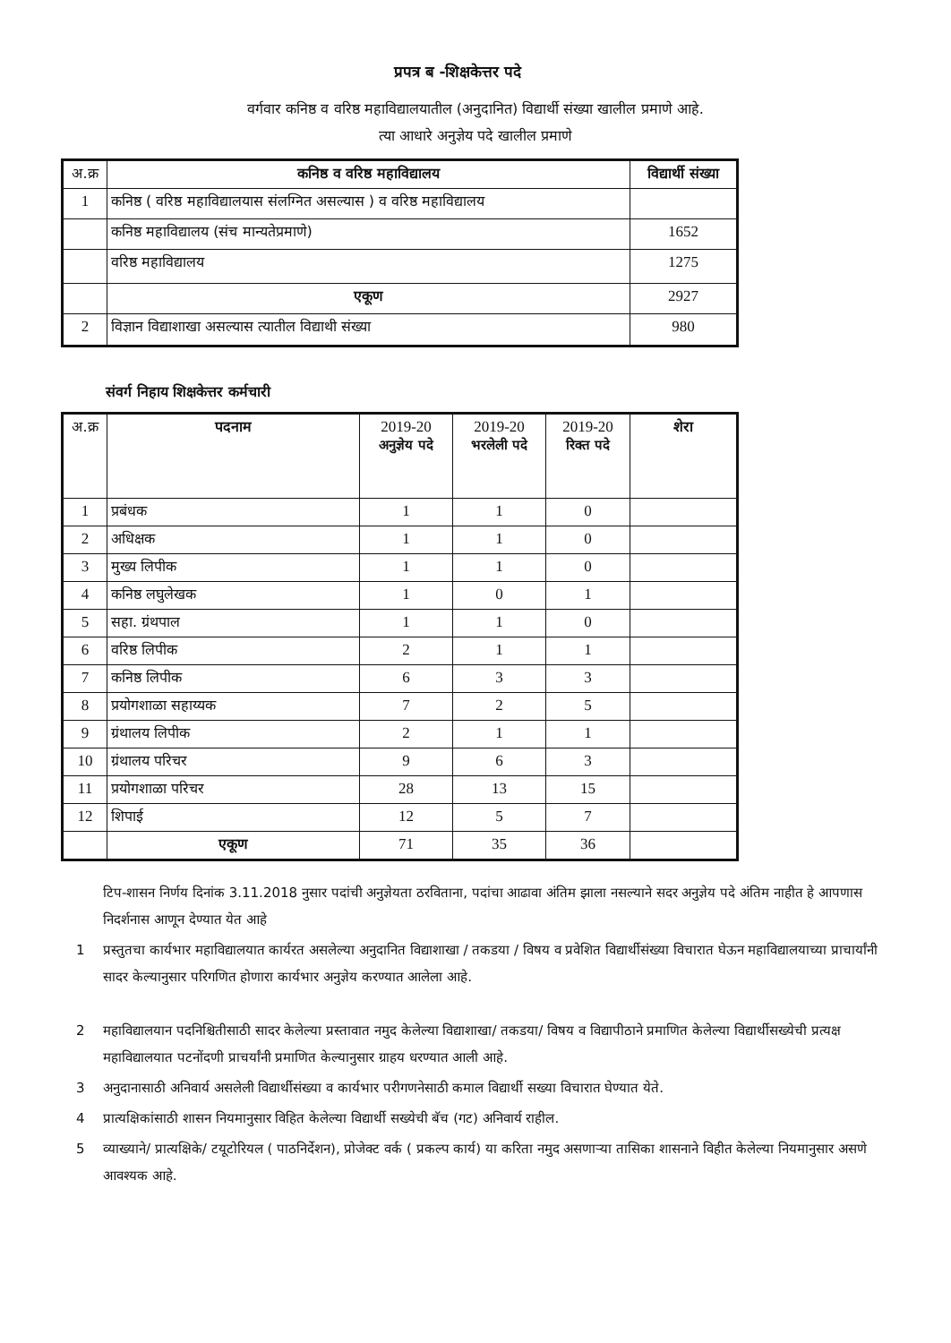प्रपत्र ब -शिक्षकेत्तर पदे
वर्गवार कनिष्ठ व वरिष्ठ महाविद्यालयातील (अनुदानित) विद्यार्थी संख्या खालील प्रमाणे आहे.
त्या आधारे अनुज्ञेय पदे खालील प्रमाणे
| अ.क्र | कनिष्ठ व वरिष्ठ महाविद्यालय | विद्यार्थी संख्या |
| --- | --- | --- |
| 1 | कनिष्ठ ( वरिष्ठ महाविद्यालयास संलग्नित असल्यास ) व वरिष्ठ महाविद्यालय | |
| | कनिष्ठ महाविद्यालय (संच मान्यतेप्रमाणे) | 1652 |
| | वरिष्ठ महाविद्यालय | 1275 |
| | एकूण | 2927 |
| 2 | विज्ञान विद्याशाखा असल्यास त्यातील विद्याथी संख्या | 980 |
संवर्ग निहाय शिक्षकेत्तर कर्मचारी
| अ.क्र | पदनाम | 2019-20 अनुज्ञेय पदे | 2019-20 भरलेली पदे | 2019-20 रिक्त पदे | शेरा |
| --- | --- | --- | --- | --- | --- |
| 1 | प्रबंधक | 1 | 1 | 0 | |
| 2 | अधिक्षक | 1 | 1 | 0 | |
| 3 | मुख्य लिपीक | 1 | 1 | 0 | |
| 4 | कनिष्ठ लघुलेखक | 1 | 0 | 1 | |
| 5 | सहा. ग्रंथपाल | 1 | 1 | 0 | |
| 6 | वरिष्ठ लिपीक | 2 | 1 | 1 | |
| 7 | कनिष्ठ लिपीक | 6 | 3 | 3 | |
| 8 | प्रयोगशाळा सहाय्यक | 7 | 2 | 5 | |
| 9 | ग्रंथालय लिपीक | 2 | 1 | 1 | |
| 10 | ग्रंथालय परिचर | 9 | 6 | 3 | |
| 11 | प्रयोगशाळा परिचर | 28 | 13 | 15 | |
| 12 | शिपाई | 12 | 5 | 7 | |
| | एकूण | 71 | 35 | 36 | |
टिप-शासन निर्णय दिनांक 3.11.2018 नुसार पदांची अनुज्ञेयता ठरविताना, पदांचा आढावा अंतिम झाला नसल्याने सदर अनुज्ञेय पदे अंतिम नाहीत हे आपणास निदर्शनास आणून देण्यात येत आहे
1 प्रस्तुतचा कार्यभार महाविद्यालयात कार्यरत असलेल्या अनुदानित विद्याशाखा / तकडया / विषय व प्रवेशित विद्यार्थीसंख्या विचारात घेऊन महाविद्यालयाच्या प्राचार्यांनी सादर केल्यानुसार परिगणित होणारा कार्यभार अनुज्ञेय करण्यात आलेला आहे.
2 महाविद्यालयान पदनिश्चितीसाठी सादर केलेल्या प्रस्तावात नमुद केलेल्या विद्याशाखा/ तकडया/ विषय व विद्यापीठाने प्रमाणित केलेल्या विद्यार्थीसख्येची प्रत्यक्ष महाविद्यालयात पटनोंदणी प्राचर्यांनी प्रमाणित केल्यानुसार ग्राहय धरण्यात आली आहे.
3 अनुदानासाठी अनिवार्य असलेली विद्यार्थीसंख्या व कार्यभार परीगणनेसाठी कमाल विद्यार्थी सख्या विचारात घेण्यात येते.
4 प्रात्यक्षिकांसाठी शासन नियमानुसार विहित केलेल्या विद्यार्थी सख्येची बॅच (गट) अनिवार्य राहील.
5 व्याख्याने/ प्रात्यक्षिके/ टयूटोरियल ( पाठनिर्देशन), प्रोजेक्ट वर्क ( प्रकल्प कार्य) या करिता नमुद असणाऱ्या तासिका शासनाने विहीत केलेल्या नियमानुसार असणे आवश्यक आहे.